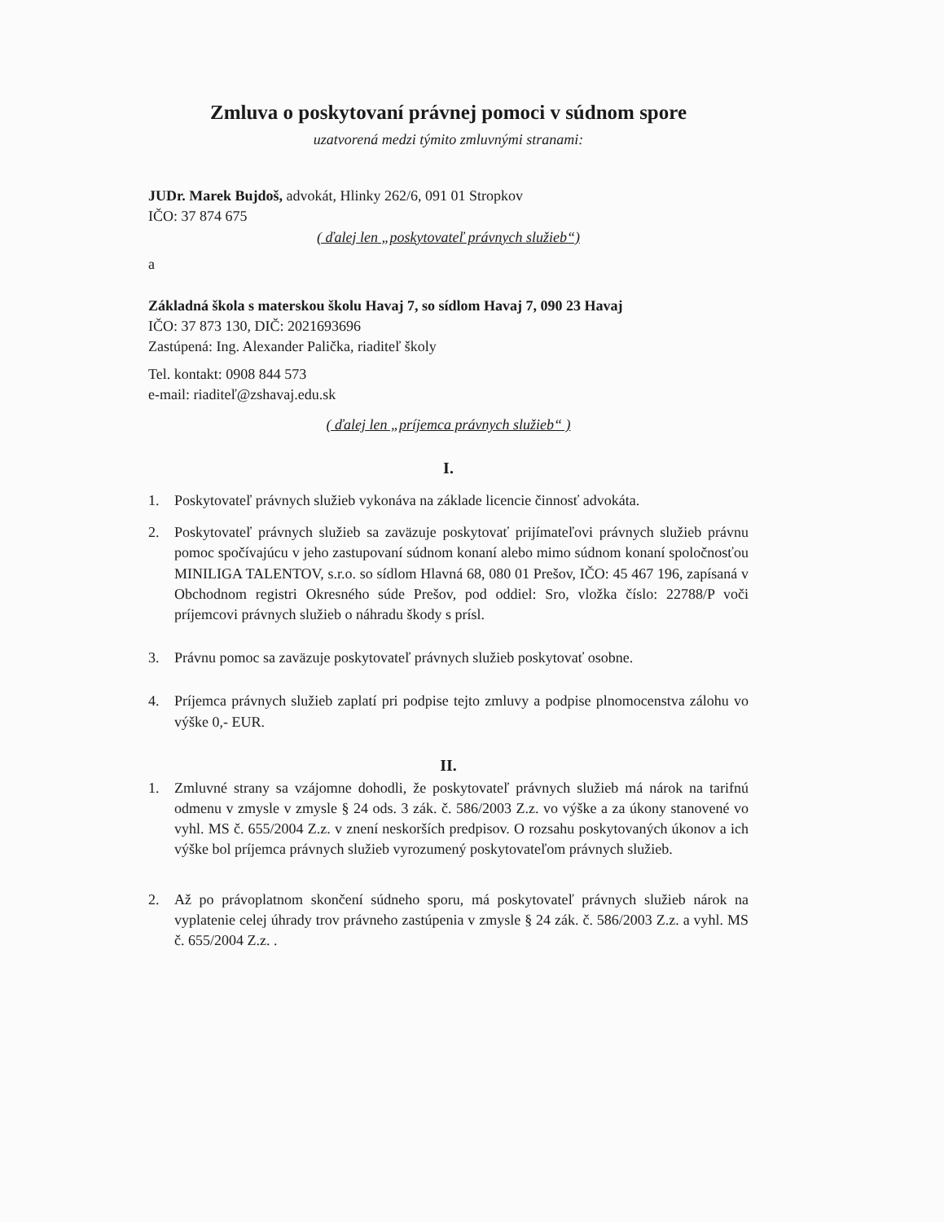Zmluva o poskytovaní právnej pomoci v súdnom spore
uzatvorená medzi týmito zmluvnými stranami:
JUDr. Marek Bujdoš, advokát, Hlinky 262/6, 091 01 Stropkov
IČO: 37 874 675
( ďalej len „poskytovateľ právnych služieb“)
a
Základná škola s materskou školu Havaj 7, so sídlom Havaj 7, 090 23 Havaj
IČO: 37 873 130, DIČ: 2021693696
Zastúpená: Ing. Alexander Palička, riaditeľ školy
Tel. kontakt: 0908 844 573
e-mail: riaditeľ@zshavaj.edu.sk
( ďalej len „príjemca právnych služieb“ )
I.
1. Poskytovateľ právnych služieb vykonáva na základe licencie činnosť advokáta.
2. Poskytovateľ právnych služieb sa zaväzuje poskytovať prijímateľovi právnych služieb právnu pomoc spočívajúcu v jeho zastupovaní súdnom konaní alebo mimo súdnom konaní spoločnosťou MINILIGA TALENTOV, s.r.o. so sídlom Hlavná 68, 080 01 Prešov, IČO: 45 467 196, zapísaná v Obchodnom registri Okresného súde Prešov, pod oddiel: Sro, vložka číslo: 22788/P voči príjemcovi právnych služieb o náhradu škody s prísl.
3. Právnu pomoc sa zaväzuje poskytovateľ právnych služieb poskytovať osobne.
4. Príjemca právnych služieb zaplatí pri podpise tejto zmluvy a podpise plnomocenstva zálohu vo výške 0,- EUR.
II.
1. Zmluvné strany sa vzájomne dohodli, že poskytovateľ právnych služieb má nárok na tarifnú odmenu v zmysle v zmysle § 24 ods. 3 zák. č. 586/2003 Z.z. vo výške a za úkony stanovené vo vyhl. MS č. 655/2004 Z.z. v znení neskorších predpisov. O rozsahu poskytovaných úkonov a ich výške bol príjemca právnych služieb vyrozumený poskytovateľom právnych služieb.
2. Až po právoplatnom skončení súdneho sporu, má poskytovateľ právnych služieb nárok na vyplatenie celej úhrady trov právneho zastúpenia v zmysle § 24 zák. č. 586/2003 Z.z. a vyhl. MS č. 655/2004 Z.z. .